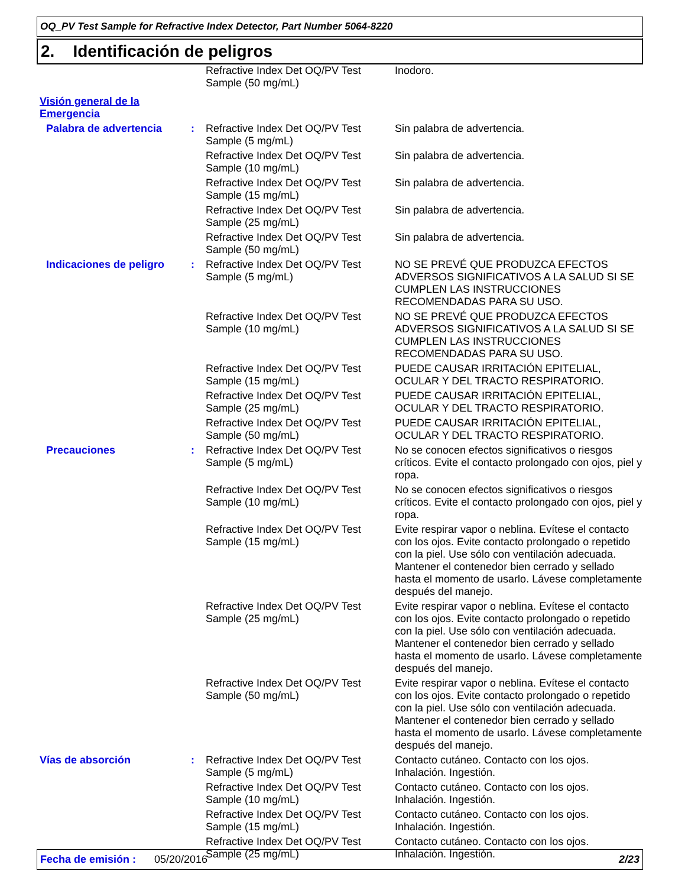OQ_PV Test Sample for Refractive Index Detector, Part Number 5064-8220
2. Identificación de peligros
| | | Refractive Index Det OQ/PV Test Sample (50 mg/mL) | Inodoro. |
| Visión general de la Emergencia | | | |
| Palabra de advertencia | : | Refractive Index Det OQ/PV Test Sample (5 mg/mL) | Sin palabra de advertencia. |
| | | Refractive Index Det OQ/PV Test Sample (10 mg/mL) | Sin palabra de advertencia. |
| | | Refractive Index Det OQ/PV Test Sample (15 mg/mL) | Sin palabra de advertencia. |
| | | Refractive Index Det OQ/PV Test Sample (25 mg/mL) | Sin palabra de advertencia. |
| | | Refractive Index Det OQ/PV Test Sample (50 mg/mL) | Sin palabra de advertencia. |
| Indicaciones de peligro | : | Refractive Index Det OQ/PV Test Sample (5 mg/mL) | NO SE PREVÉ QUE PRODUZCA EFECTOS ADVERSOS SIGNIFICATIVOS A LA SALUD SI SE CUMPLEN LAS INSTRUCCIONES RECOMENDADAS PARA SU USO. |
| | | Refractive Index Det OQ/PV Test Sample (10 mg/mL) | NO SE PREVÉ QUE PRODUZCA EFECTOS ADVERSOS SIGNIFICATIVOS A LA SALUD SI SE CUMPLEN LAS INSTRUCCIONES RECOMENDADAS PARA SU USO. |
| | | Refractive Index Det OQ/PV Test Sample (15 mg/mL) | PUEDE CAUSAR IRRITACIÓN EPITELIAL, OCULAR Y DEL TRACTO RESPIRATORIO. |
| | | Refractive Index Det OQ/PV Test Sample (25 mg/mL) | PUEDE CAUSAR IRRITACIÓN EPITELIAL, OCULAR Y DEL TRACTO RESPIRATORIO. |
| | | Refractive Index Det OQ/PV Test Sample (50 mg/mL) | PUEDE CAUSAR IRRITACIÓN EPITELIAL, OCULAR Y DEL TRACTO RESPIRATORIO. |
| Precauciones | : | Refractive Index Det OQ/PV Test Sample (5 mg/mL) | No se conocen efectos significativos o riesgos críticos. Evite el contacto prolongado con ojos, piel y ropa. |
| | | Refractive Index Det OQ/PV Test Sample (10 mg/mL) | No se conocen efectos significativos o riesgos críticos. Evite el contacto prolongado con ojos, piel y ropa. |
| | | Refractive Index Det OQ/PV Test Sample (15 mg/mL) | Evite respirar vapor o neblina. Evítese el contacto con los ojos. Evite contacto prolongado o repetido con la piel. Use sólo con ventilación adecuada. Mantener el contenedor bien cerrado y sellado hasta el momento de usarlo. Lávese completamente después del manejo. |
| | | Refractive Index Det OQ/PV Test Sample (25 mg/mL) | Evite respirar vapor o neblina. Evítese el contacto con los ojos. Evite contacto prolongado o repetido con la piel. Use sólo con ventilación adecuada. Mantener el contenedor bien cerrado y sellado hasta el momento de usarlo. Lávese completamente después del manejo. |
| | | Refractive Index Det OQ/PV Test Sample (50 mg/mL) | Evite respirar vapor o neblina. Evítese el contacto con los ojos. Evite contacto prolongado o repetido con la piel. Use sólo con ventilación adecuada. Mantener el contenedor bien cerrado y sellado hasta el momento de usarlo. Lávese completamente después del manejo. |
| Vías de absorción | : | Refractive Index Det OQ/PV Test Sample (5 mg/mL) | Contacto cutáneo. Contacto con los ojos. Inhalación. Ingestión. |
| | | Refractive Index Det OQ/PV Test Sample (10 mg/mL) | Contacto cutáneo. Contacto con los ojos. Inhalación. Ingestión. |
| | | Refractive Index Det OQ/PV Test Sample (15 mg/mL) | Contacto cutáneo. Contacto con los ojos. Inhalación. Ingestión. |
| | | Refractive Index Det OQ/PV Test Sample (25 mg/mL) | Contacto cutáneo. Contacto con los ojos. Inhalación. Ingestión. |
Fecha de emisión : 05/20/2016 2/23